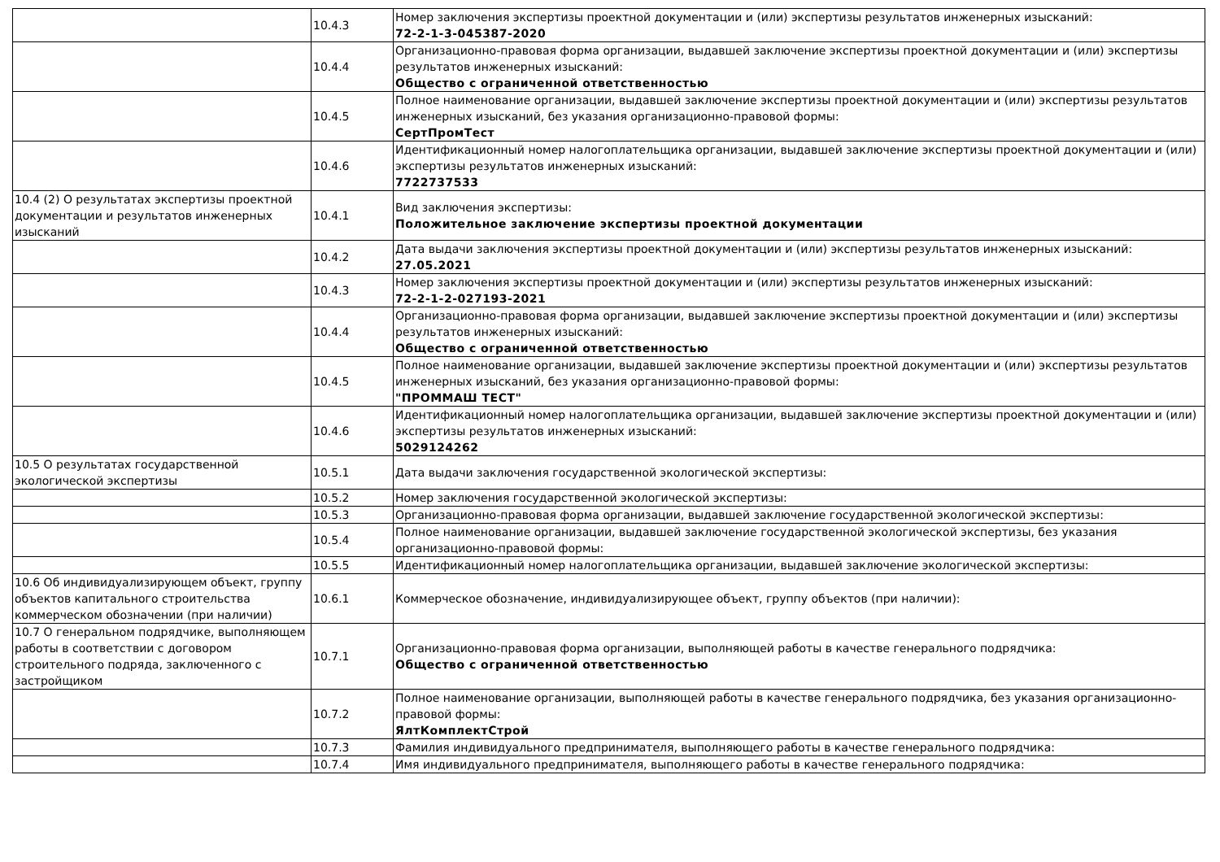| | 10.4.3 | Номер заключения экспертизы проектной документации и (или) экспертизы результатов инженерных изысканий: 72-2-1-3-045387-2020 |
| | 10.4.4 | Организационно-правовая форма организации, выдавшей заключение экспертизы проектной документации и (или) экспертизы результатов инженерных изысканий: Общество с ограниченной ответственностью |
| | 10.4.5 | Полное наименование организации, выдавшей заключение экспертизы проектной документации и (или) экспертизы результатов инженерных изысканий, без указания организационно-правовой формы: СертПромТест |
| | 10.4.6 | Идентификационный номер налогоплательщика организации, выдавшей заключение экспертизы проектной документации и (или) экспертизы результатов инженерных изысканий: 7722737533 |
| 10.4 (2) О результатах экспертизы проектной документации и результатов инженерных изысканий | 10.4.1 | Вид заключения экспертизы: Положительное заключение экспертизы проектной документации |
| | 10.4.2 | Дата выдачи заключения экспертизы проектной документации и (или) экспертизы результатов инженерных изысканий: 27.05.2021 |
| | 10.4.3 | Номер заключения экспертизы проектной документации и (или) экспертизы результатов инженерных изысканий: 72-2-1-2-027193-2021 |
| | 10.4.4 | Организационно-правовая форма организации, выдавшей заключение экспертизы проектной документации и (или) экспертизы результатов инженерных изысканий: Общество с ограниченной ответственностью |
| | 10.4.5 | Полное наименование организации, выдавшей заключение экспертизы проектной документации и (или) экспертизы результатов инженерных изысканий, без указания организационно-правовой формы: "ПРОММАШ ТЕСТ" |
| | 10.4.6 | Идентификационный номер налогоплательщика организации, выдавшей заключение экспертизы проектной документации и (или) экспертизы результатов инженерных изысканий: 5029124262 |
| 10.5 О результатах государственной экологической экспертизы | 10.5.1 | Дата выдачи заключения государственной экологической экспертизы: |
| | 10.5.2 | Номер заключения государственной экологической экспертизы: |
| | 10.5.3 | Организационно-правовая форма организации, выдавшей заключение государственной экологической экспертизы: |
| | 10.5.4 | Полное наименование организации, выдавшей заключение государственной экологической экспертизы, без указания организационно-правовой формы: |
| | 10.5.5 | Идентификационный номер налогоплательщика организации, выдавшей заключение экологической экспертизы: |
| 10.6 Об индивидуализирующем объект, группу объектов капитального строительства коммерческом обозначении (при наличии) | 10.6.1 | Коммерческое обозначение, индивидуализирующее объект, группу объектов (при наличии): |
| 10.7 О генеральном подрядчике, выполняющем работы в соответствии с договором строительного подряда, заключенного с застройщиком | 10.7.1 | Организационно-правовая форма организации, выполняющей работы в качестве генерального подрядчика: Общество с ограниченной ответственностью |
| | 10.7.2 | Полное наименование организации, выполняющей работы в качестве генерального подрядчика, без указания организационно-правовой формы: ЯлтКомплектСтрой |
| | 10.7.3 | Фамилия индивидуального предпринимателя, выполняющего работы в качестве генерального подрядчика: |
| | 10.7.4 | Имя индивидуального предпринимателя, выполняющего работы в качестве генерального подрядчика: |